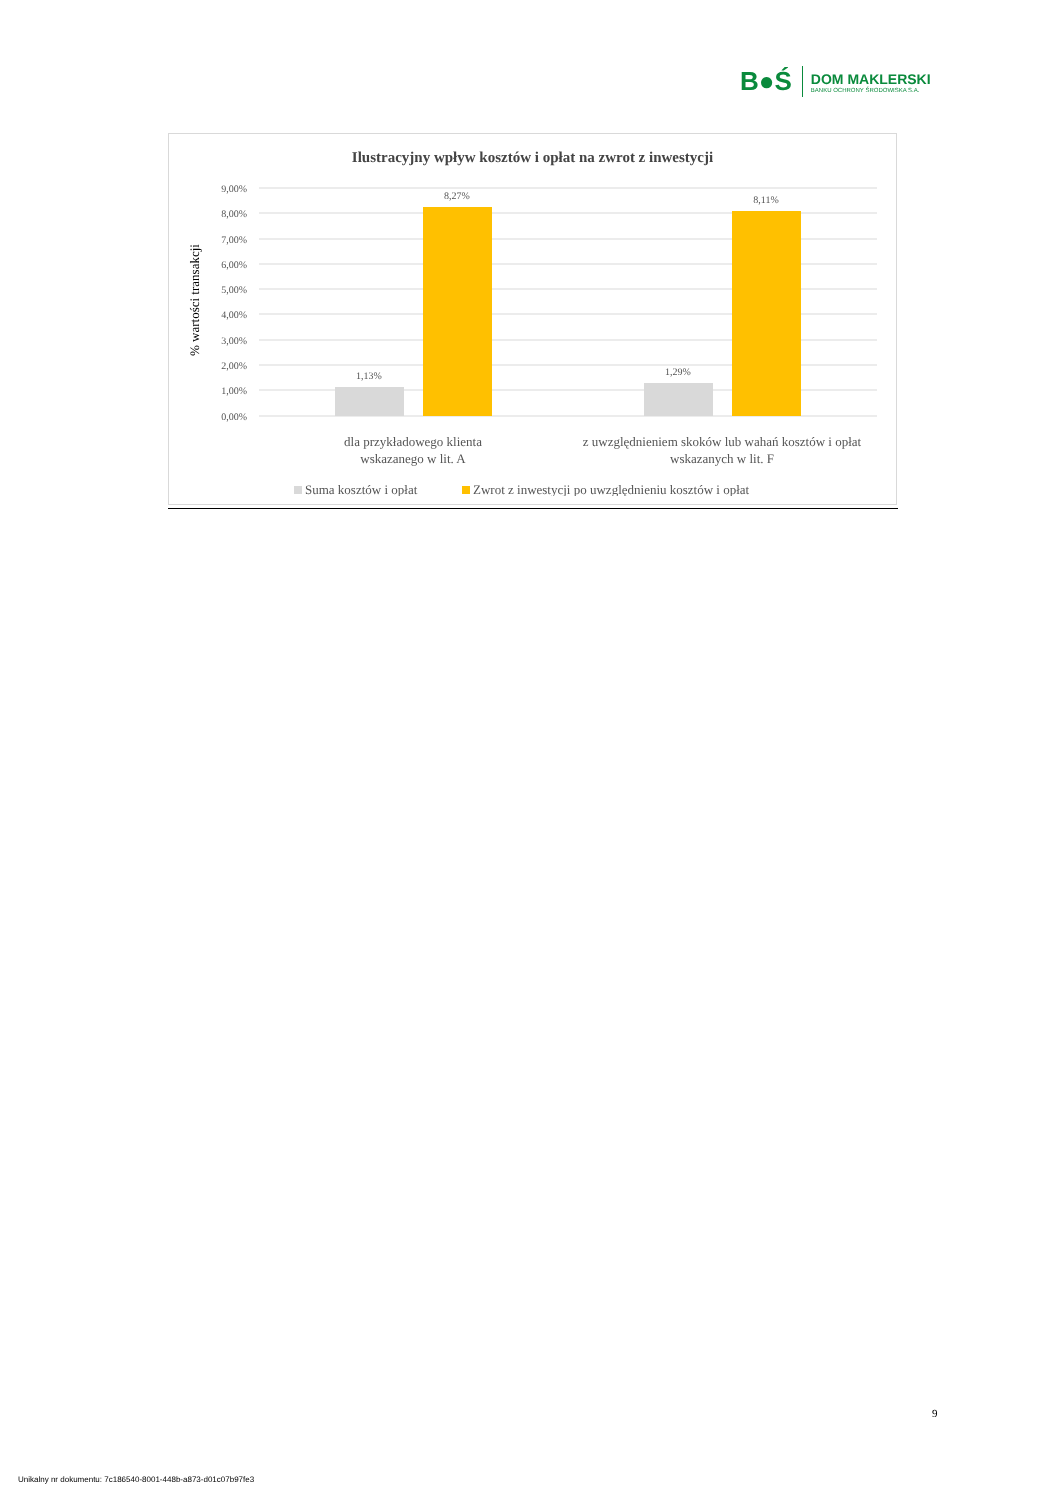B●Ś
DOM MAKLERSKI
BANKU OCHRONY ŚRODOWISKA S.A.
Ilustracyjny wpływ kosztów i opłat na zwrot z inwestycji
9,00%
8,00%
7,00%
6,00%
5,00%
4,00%
3,00%
2,00%
1,00%
0,00%
% wartości transakcji
1,13%
8,27%
1,29%
8,11%
dla przykładowego klienta
wskazanego w lit. A
z uwzględnieniem skoków lub wahań kosztów i opłat
wskazanych w lit. F
Suma kosztów i opłat
Zwrot z inwestycji po uwzględnieniu kosztów i opłat
9
Unikalny nr dokumentu: 7c186540-8001-448b-a873-d01c07b97fe3